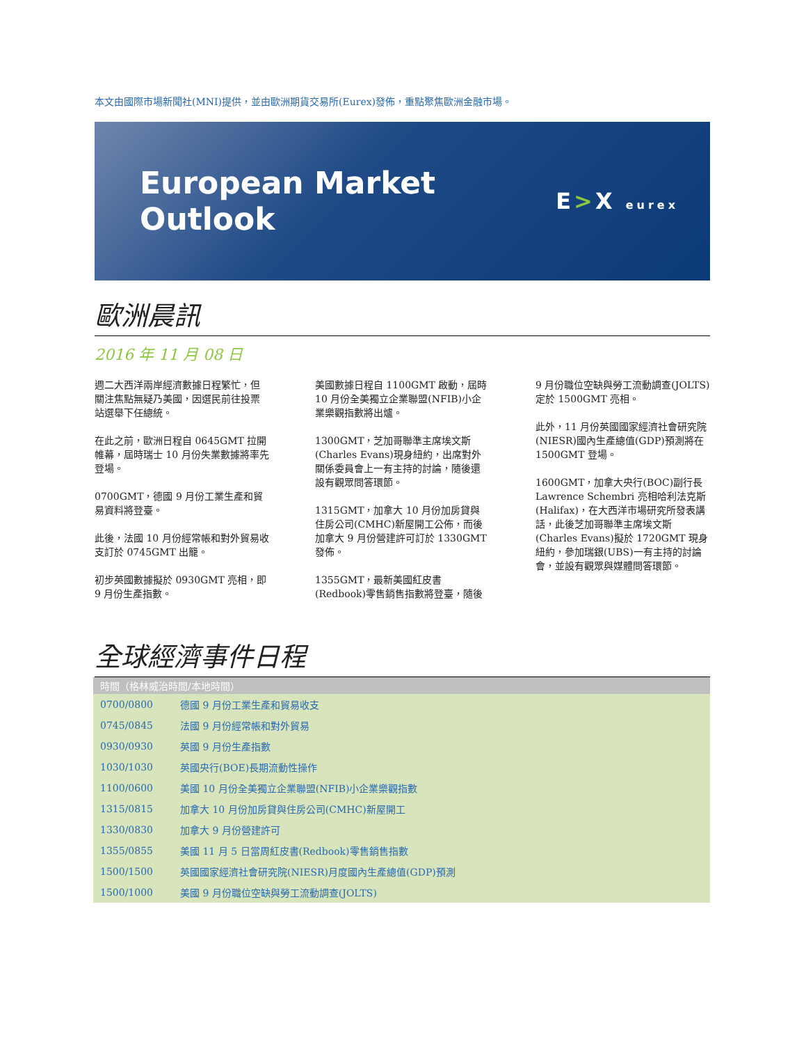本文由國際市場新聞社(MNI)提供，並由歐洲期貨交易所(Eurex)發佈，重點聚焦歐洲金融市場。
European Market
Outlook
E>X eurex
歐洲晨訊
2016 年 11 月 08 日
週二大西洋兩岸經濟數據日程繁忙，但關注焦點無疑乃美國，因選民前往投票站選舉下任總統。
在此之前，歐洲日程自 0645GMT 拉開帷幕，屆時瑞士 10 月份失業數據將率先登場。
0700GMT，德國 9 月份工業生產和貿易資料將登臺。
此後，法國 10 月份經常帳和對外貿易收支訂於 0745GMT 出籠。
初步英國數據擬於 0930GMT 亮相，即 9 月份生產指數。
美國數據日程自 1100GMT 啟動，屆時 10 月份全美獨立企業聯盟(NFIB)小企業樂觀指數將出爐。
1300GMT，芝加哥聯準主席埃文斯(Charles Evans)現身紐約，出席對外關係委員會上一有主持的討論，隨後還設有觀眾問答環節。
1315GMT，加拿大 10 月份加房貸與住房公司(CMHC)新屋開工公佈，而後加拿大 9 月份營建許可訂於 1330GMT 發佈。
1355GMT，最新美國紅皮書(Redbook)零售銷售指數將登臺，隨後 9 月份職位空缺與勞工流動調查(JOLTS)定於 1500GMT 亮相。
此外，11 月份英國國家經濟社會研究院(NIESR)國內生產總值(GDP)預測將在 1500GMT 登場。
1600GMT，加拿大央行(BOC)副行長 Lawrence Schembri 亮相哈利法克斯(Halifax)，在大西洋市場研究所發表講話，此後芝加哥聯準主席埃文斯(Charles Evans)擬於 1720GMT 現身紐約，參加瑞銀(UBS)一有主持的討論會，並設有觀眾與媒體問答環節。
全球經濟事件日程
| 時間（格林威治時間/本地時間） | |
| --- | --- |
| 0700/0800 | 德國 9 月份工業生產和貿易收支 |
| 0745/0845 | 法國 9 月份經常帳和對外貿易 |
| 0930/0930 | 英國 9 月份生產指數 |
| 1030/1030 | 英國央行(BOE)長期流動性操作 |
| 1100/0600 | 美國 10 月份全美獨立企業聯盟(NFIB)小企業樂觀指數 |
| 1315/0815 | 加拿大 10 月份加房貸與住房公司(CMHC)新屋開工 |
| 1330/0830 | 加拿大 9 月份營建許可 |
| 1355/0855 | 美國 11 月 5 日當周紅皮書(Redbook)零售銷售指數 |
| 1500/1500 | 英國國家經濟社會研究院(NIESR)月度國內生產總值(GDP)預測 |
| 1500/1000 | 美國 9 月份職位空缺與勞工流動調查(JOLTS) |